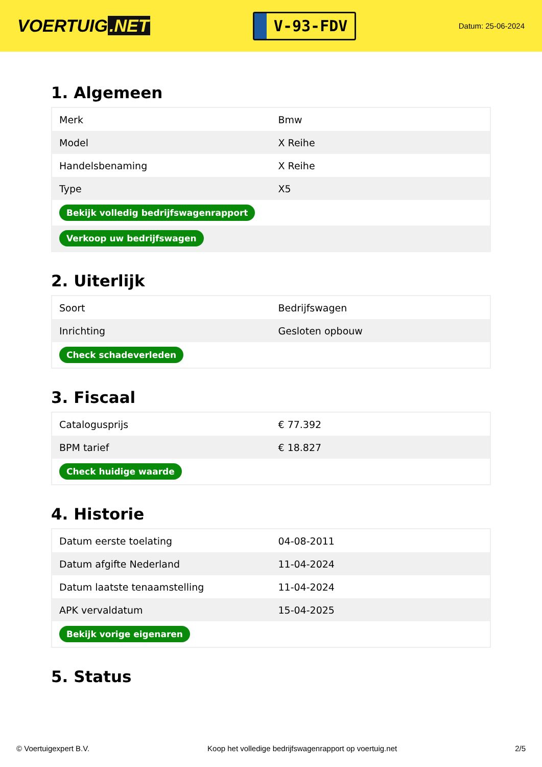VOERTUIG.NET
V-93-FDV
Datum: 25-06-2024
1. Algemeen
| Merk | Bmw |
| Model | X Reihe |
| Handelsbenaming | X Reihe |
| Type | X5 |
| Bekijk volledig bedrijfswagenrapport | |
| Verkoop uw bedrijfswagen | |
2. Uiterlijk
| Soort | Bedrijfswagen |
| Inrichting | Gesloten opbouw |
| Check schadeverleden | |
3. Fiscaal
| Catalogusprijs | € 77.392 |
| BPM tarief | € 18.827 |
| Check huidige waarde | |
4. Historie
| Datum eerste toelating | 04-08-2011 |
| Datum afgifte Nederland | 11-04-2024 |
| Datum laatste tenaamstelling | 11-04-2024 |
| APK vervaldatum | 15-04-2025 |
| Bekijk vorige eigenaren | |
5. Status
© Voertuigexpert B.V. Koop het volledige bedrijfswagenrapport op voertuig.net 2/5